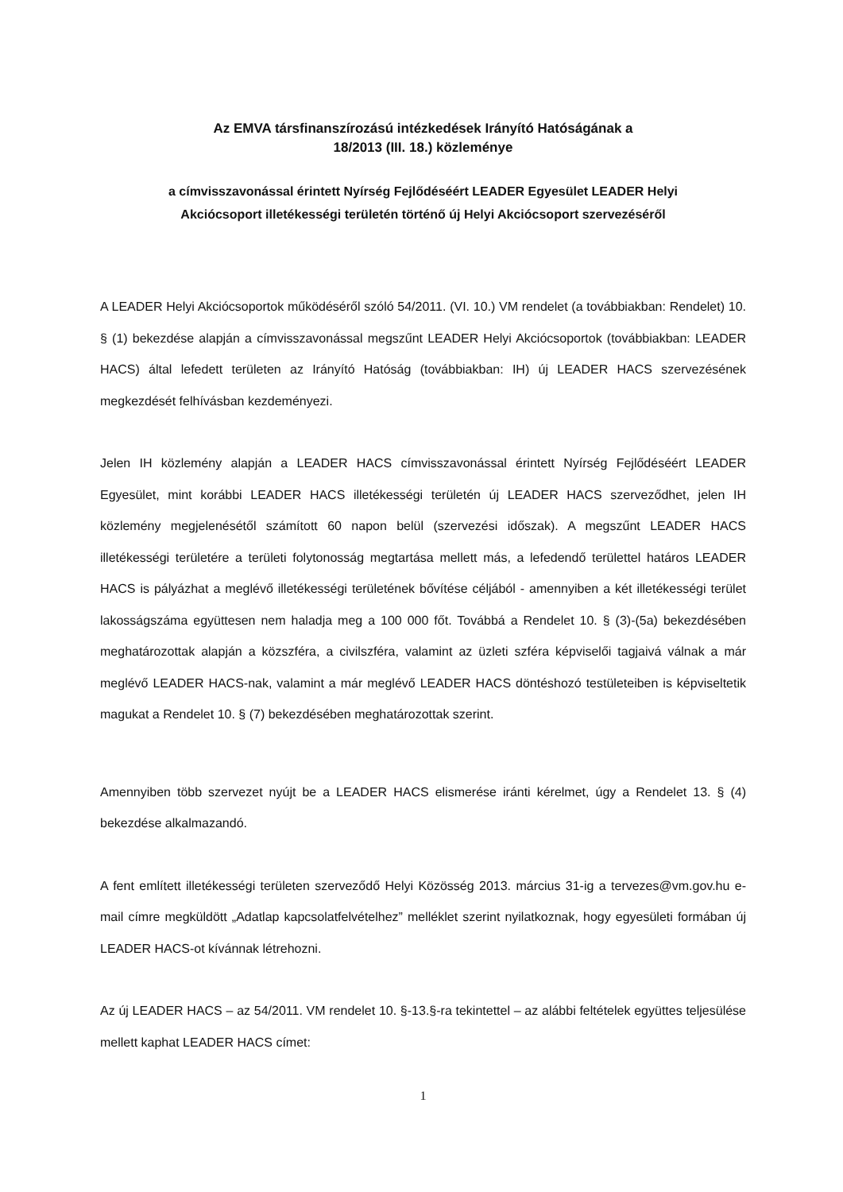Az EMVA társfinanszírozású intézkedések Irányító Hatóságának a
18/2013 (III. 18.) közleménye
a címvisszavonással érintett Nyírség Fejlődéséért LEADER Egyesület LEADER Helyi
Akciócsoport illetékességi területén történő új Helyi Akciócsoport szervezéséről
A LEADER Helyi Akciócsoportok működéséről szóló 54/2011. (VI. 10.) VM rendelet (a továbbiakban: Rendelet) 10. § (1) bekezdése alapján a címvisszavonással megszűnt LEADER Helyi Akciócsoportok (továbbiakban: LEADER HACS) által lefedett területen az Irányító Hatóság (továbbiakban: IH) új LEADER HACS szervezésének megkezdését felhívásban kezdeményezi.
Jelen IH közlemény alapján a LEADER HACS címvisszavonással érintett Nyírség Fejlődéséért LEADER Egyesület, mint korábbi LEADER HACS illetékességi területén új LEADER HACS szerveződhet, jelen IH közlemény megjelenésétől számított 60 napon belül (szervezési időszak). A megszűnt LEADER HACS illetékességi területére a területi folytonosság megtartása mellett más, a lefedendő területtel határos LEADER HACS is pályázhat a meglévő illetékességi területének bővítése céljából - amennyiben a két illetékességi terület lakosságszáma együttesen nem haladja meg a 100 000 főt. Továbbá a Rendelet 10. § (3)-(5a) bekezdésében meghatározottak alapján a közszféra, a civilszféra, valamint az üzleti szféra képviselői tagjaivá válnak a már meglévő LEADER HACS-nak, valamint a már meglévő LEADER HACS döntéshozó testületeiben is képviseltetik magukat a Rendelet 10. § (7) bekezdésében meghatározottak szerint.
Amennyiben több szervezet nyújt be a LEADER HACS elismerése iránti kérelmet, úgy a Rendelet 13. § (4) bekezdése alkalmazandó.
A fent említett illetékességi területen szerveződő Helyi Közösség 2013. március 31-ig a tervezes@vm.gov.hu e-mail címre megküldött „Adatlap kapcsolatfelvételhez” melléklet szerint nyilatkoznak, hogy egyesületi formában új LEADER HACS-ot kívánnak létrehozni.
Az új LEADER HACS – az 54/2011. VM rendelet 10. §-13.§-ra tekintettel – az alábbi feltételek együttes teljesülése mellett kaphat LEADER HACS címet:
1